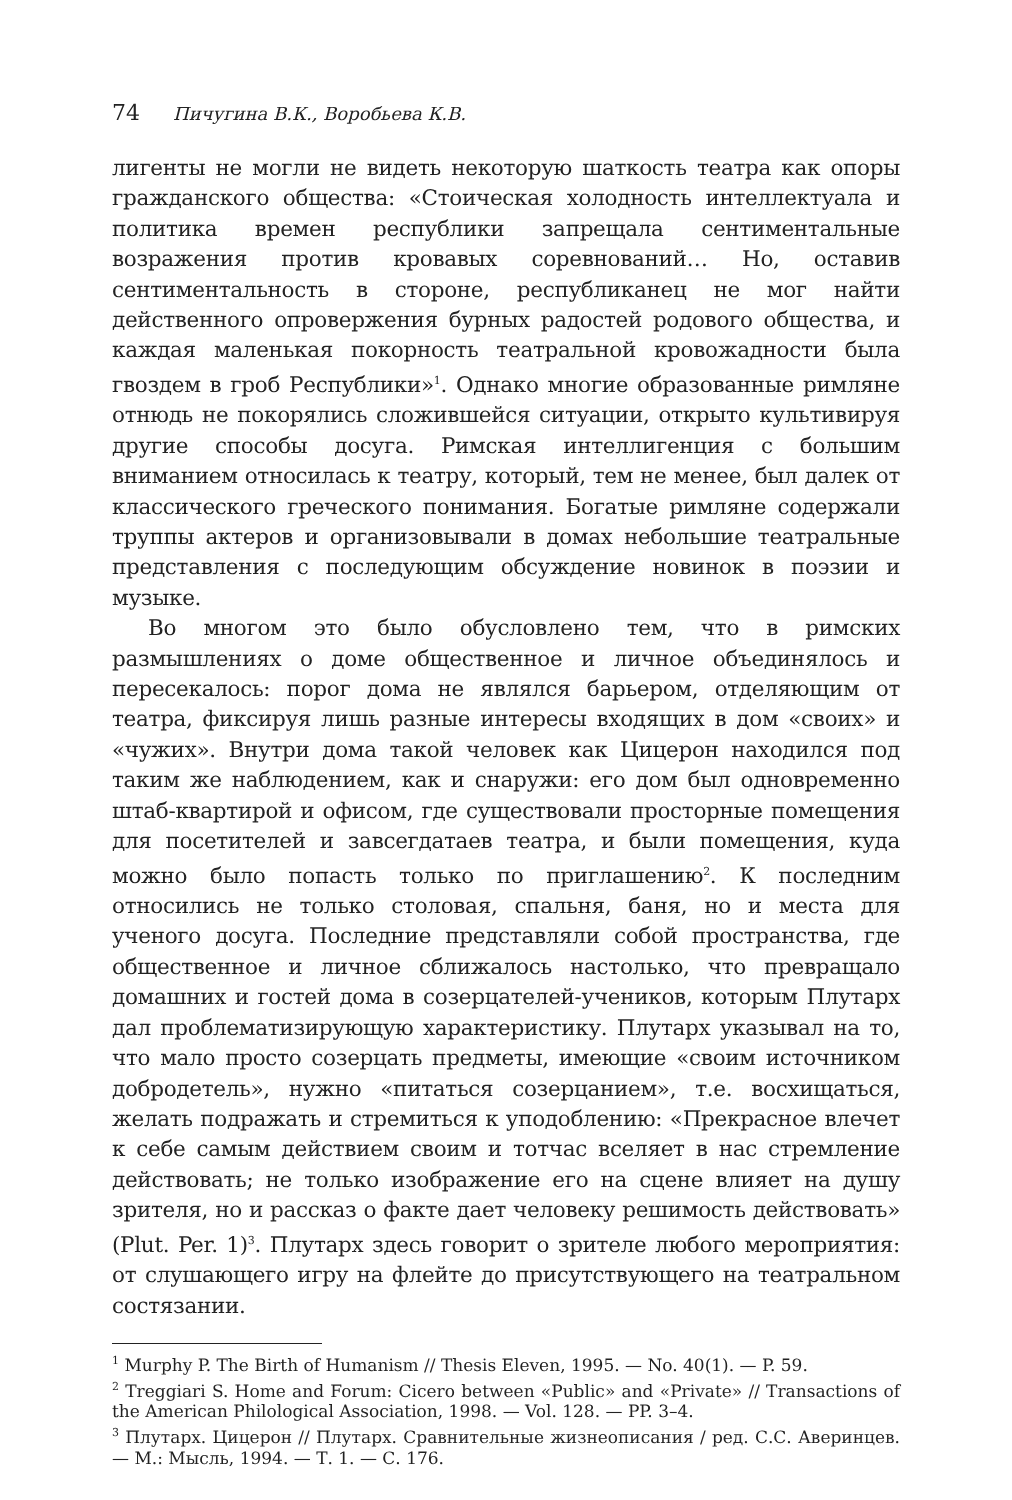74 Пичугина В.К., Воробьева К.В.
лигенты не могли не видеть некоторую шаткость театра как опоры гражданского общества: «Стоическая холодность интеллектуала и политика времен республики запрещала сентиментальные возражения против кровавых соревнований… Но, оставив сентиментальность в стороне, республиканец не мог найти действенного опровержения бурных радостей родового общества, и каждая маленькая покорность театральной кровожадности была гвоздем в гроб Республики»<sup>1</sup>. Однако многие образованные римляне отнюдь не покорялись сложившейся ситуации, открыто культивируя другие способы досуга. Римская интеллигенция с большим вниманием относилась к театру, который, тем не менее, был далек от классического греческого понимания. Богатые римляне содержали труппы актеров и организовывали в домах небольшие театральные представления с последующим обсуждение новинок в поэзии и музыке.
Во многом это было обусловлено тем, что в римских размышлениях о доме общественное и личное объединялось и пересекалось: порог дома не являлся барьером, отделяющим от театра, фиксируя лишь разные интересы входящих в дом «своих» и «чужих». Внутри дома такой человек как Цицерон находился под таким же наблюдением, как и снаружи: его дом был одновременно штаб-квартирой и офисом, где существовали просторные помещения для посетителей и завсегдатаев театра, и были помещения, куда можно было попасть только по приглашению<sup>2</sup>. К последним относились не только столовая, спальня, баня, но и места для ученого досуга. Последние представляли собой пространства, где общественное и личное сближалось настолько, что превращало домашних и гостей дома в созерцателей-учеников, которым Плутарх дал проблематизирующую характеристику. Плутарх указывал на то, что мало просто созерцать предметы, имеющие «своим источником добродетель», нужно «питаться созерцанием», т.е. восхищаться, желать подражать и стремиться к уподоблению: «Прекрасное влечет к себе самым действием своим и тотчас вселяет в нас стремление действовать; не только изображение его на сцене влияет на душу зрителя, но и рассказ о факте дает человеку решимость действовать» (Plut. Per. 1)<sup>3</sup>. Плутарх здесь говорит о зрителе любого мероприятия: от слушающего игру на флейте до присутствующего на театральном состязании.
<sup>1</sup> Murphy P. The Birth of Humanism // Thesis Eleven, 1995. — No. 40(1). — P. 59.
<sup>2</sup> Treggiari S. Home and Forum: Cicero between «Public» and «Private» // Transactions of the American Philological Association, 1998. — Vol. 128. — PP. 3–4.
<sup>3</sup> Плутарх. Цицерон // Плутарх. Сравнительные жизнеописания / ред. С.С. Аверинцев. — М.: Мысль, 1994. — Т. 1. — С. 176.